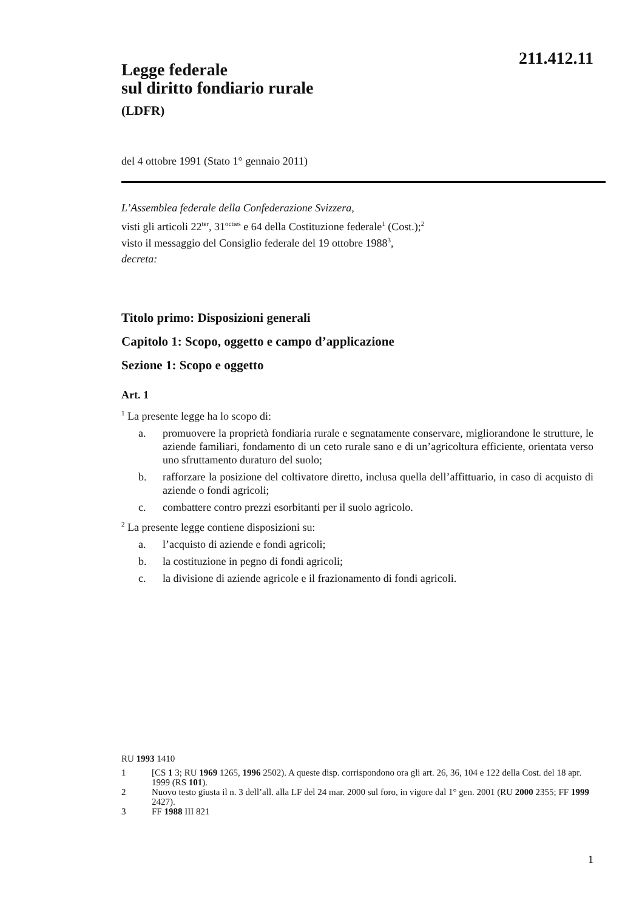211.412.11
Legge federale
sul diritto fondiario rurale
(LDFR)
del 4 ottobre 1991 (Stato 1° gennaio 2011)
L’Assemblea federale della Confederazione Svizzera,
visti gli articoli 22<sup>ter</sup>, 31<sup>octies</sup> e 64 della Costituzione federale<sup>1</sup> (Cost.);<sup>2</sup>
visto il messaggio del Consiglio federale del 19 ottobre 1988<sup>3</sup>,
decreta:
Titolo primo: Disposizioni generali
Capitolo 1: Scopo, oggetto e campo d’applicazione
Sezione 1: Scopo e oggetto
Art. 1
<sup>1</sup> La presente legge ha lo scopo di:
a. promuovere la proprietà fondiaria rurale e segnatamente conservare, migliorandone le strutture, le aziende familiari, fondamento di un ceto rurale sano e di un’agricoltura efficiente, orientata verso uno sfruttamento duraturo del suolo;
b. rafforzare la posizione del coltivatore diretto, inclusa quella dell’affittuario, in caso di acquisto di aziende o fondi agricoli;
c. combattere contro prezzi esorbitanti per il suolo agricolo.
<sup>2</sup> La presente legge contiene disposizioni su:
a. l’acquisto di aziende e fondi agricoli;
b. la costituzione in pegno di fondi agricoli;
c. la divisione di aziende agricole e il frazionamento di fondi agricoli.
RU 1993 1410
1 [CS 1 3; RU 1969 1265, 1996 2502). A queste disp. corrispondono ora gli art. 26, 36, 104 e 122 della Cost. del 18 apr. 1999 (RS 101).
2 Nuovo testo giusta il n. 3 dell’all. alla LF del 24 mar. 2000 sul foro, in vigore dal 1° gen. 2001 (RU 2000 2355; FF 1999 2427).
3 FF 1988 III 821
1